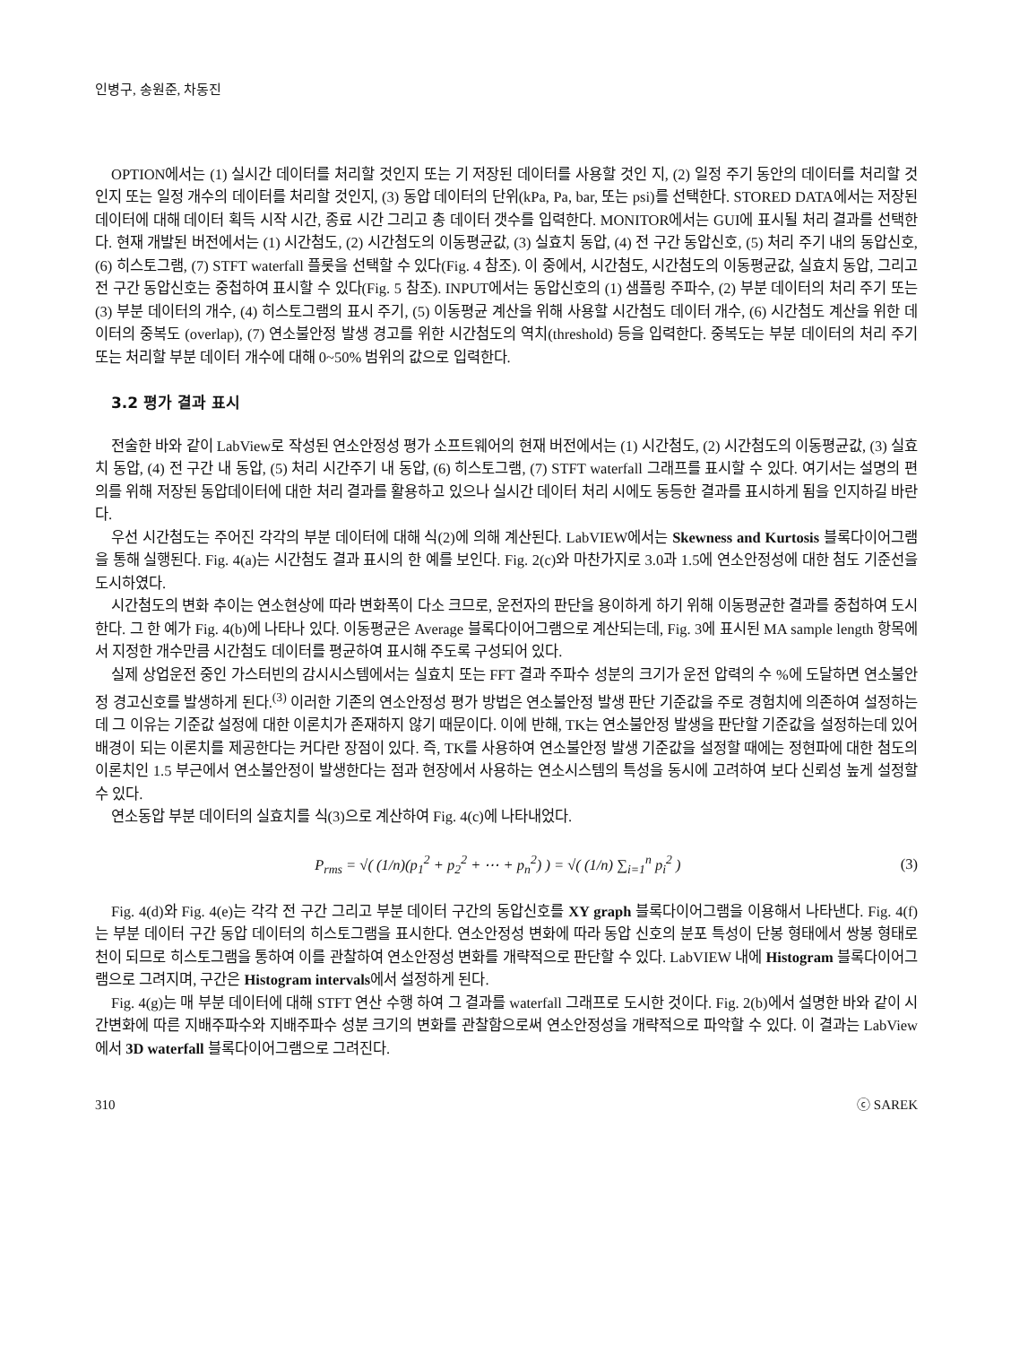인병구, 송원준, 차동진
OPTION에서는 (1) 실시간 데이터를 처리할 것인지 또는 기 저장된 데이터를 사용할 것인 지, (2) 일정 주기 동안의 데이터를 처리할 것인지 또는 일정 개수의 데이터를 처리할 것인지, (3) 동압 데이터의 단위(kPa, Pa, bar, 또는 psi)를 선택한다. STORED DATA에서는 저장된 데이터에 대해 데이터 획득 시작 시간, 종료 시간 그리고 총 데이터 갯수를 입력한다. MONITOR에서는 GUI에 표시될 처리 결과를 선택한다. 현재 개발된 버전에서는 (1) 시간첨도, (2) 시간첨도의 이동평균값, (3) 실효치 동압, (4) 전 구간 동압신호, (5) 처리 주기 내의 동압신호, (6) 히스토그램, (7) STFT waterfall 플롯을 선택할 수 있다(Fig. 4 참조). 이 중에서, 시간첨도, 시간첨도의 이동평균값, 실효치 동압, 그리고 전 구간 동압신호는 중첩하여 표시할 수 있다(Fig. 5 참조). INPUT에서는 동압신호의 (1) 샘플링 주파수, (2) 부분 데이터의 처리 주기 또는 (3) 부분 데이터의 개수, (4) 히스토그램의 표시 주기, (5) 이동평균 계산을 위해 사용할 시간첨도 데이터 개수, (6) 시간첨도 계산을 위한 데이터의 중복도 (overlap), (7) 연소불안정 발생 경고를 위한 시간첨도의 역치(threshold) 등을 입력한다. 중복도는 부분 데이터의 처리 주기 또는 처리할 부분 데이터 개수에 대해 0~50% 범위의 값으로 입력한다.
3.2 평가 결과 표시
전술한 바와 같이 LabView로 작성된 연소안정성 평가 소프트웨어의 현재 버전에서는 (1) 시간첨도, (2) 시간첨도의 이동평균값, (3) 실효치 동압, (4) 전 구간 내 동압, (5) 처리 시간주기 내 동압, (6) 히스토그램, (7) STFT waterfall 그래프를 표시할 수 있다. 여기서는 설명의 편의를 위해 저장된 동압데이터에 대한 처리 결과를 활용하고 있으나 실시간 데이터 처리 시에도 동등한 결과를 표시하게 됨을 인지하길 바란다.
우선 시간첨도는 주어진 각각의 부분 데이터에 대해 식(2)에 의해 계산된다. LabVIEW에서는 Skewness and Kurtosis 블록다이어그램을 통해 실행된다. Fig. 4(a)는 시간첨도 결과 표시의 한 예를 보인다. Fig. 2(c)와 마찬가지로 3.0과 1.5에 연소안정성에 대한 첨도 기준선을 도시하였다.
시간첨도의 변화 추이는 연소현상에 따라 변화폭이 다소 크므로, 운전자의 판단을 용이하게 하기 위해 이동평균한 결과를 중첩하여 도시한다. 그 한 예가 Fig. 4(b)에 나타나 있다. 이동평균은 Average 블록다이어그램으로 계산되는데, Fig. 3에 표시된 MA sample length 항목에서 지정한 개수만큼 시간첨도 데이터를 평균하여 표시해 주도록 구성되어 있다.
실제 상업운전 중인 가스터빈의 감시시스템에서는 실효치 또는 FFT 결과 주파수 성분의 크기가 운전 압력의 수 %에 도달하면 연소불안정 경고신호를 발생하게 된다.<sup>(3)</sup> 이러한 기존의 연소안정성 평가 방법은 연소불안정 발생 판단 기준값을 주로 경험치에 의존하여 설정하는데 그 이유는 기준값 설정에 대한 이론치가 존재하지 않기 때문이다. 이에 반해, TK는 연소불안정 발생을 판단할 기준값을 설정하는데 있어 배경이 되는 이론치를 제공한다는 커다란 장점이 있다. 즉, TK를 사용하여 연소불안정 발생 기준값을 설정할 때에는 정현파에 대한 첨도의 이론치인 1.5 부근에서 연소불안정이 발생한다는 점과 현장에서 사용하는 연소시스템의 특성을 동시에 고려하여 보다 신뢰성 높게 설정할 수 있다.
연소동압 부분 데이터의 실효치를 식(3)으로 계산하여 Fig. 4(c)에 나타내었다.
P<sub>rms</sub> = √( (1/n)(p<sub>1</sub><sup>2</sup> + p<sub>2</sub><sup>2</sup> + ⋯ + p<sub>n</sub><sup>2</sup>) ) = √( (1/n) ∑<sub>i=1</sub><sup>n</sup> p<sub>i</sub><sup>2</sup> )
(3)
Fig. 4(d)와 Fig. 4(e)는 각각 전 구간 그리고 부분 데이터 구간의 동압신호를 XY graph 블록다이어그램을 이용해서 나타낸다. Fig. 4(f)는 부분 데이터 구간 동압 데이터의 히스토그램을 표시한다. 연소안정성 변화에 따라 동압 신호의 분포 특성이 단봉 형태에서 쌍봉 형태로 천이 되므로 히스토그램을 통하여 이를 관찰하여 연소안정성 변화를 개략적으로 판단할 수 있다. LabVIEW 내에 Histogram 블록다이어그램으로 그려지며, 구간은 Histogram intervals에서 설정하게 된다.
Fig. 4(g)는 매 부분 데이터에 대해 STFT 연산 수행 하여 그 결과를 waterfall 그래프로 도시한 것이다. Fig. 2(b)에서 설명한 바와 같이 시간변화에 따른 지배주파수와 지배주파수 성분 크기의 변화를 관찰함으로써 연소안정성을 개략적으로 파악할 수 있다. 이 결과는 LabView에서 3D waterfall 블록다이어그램으로 그려진다.
310 ⓒ SAREK